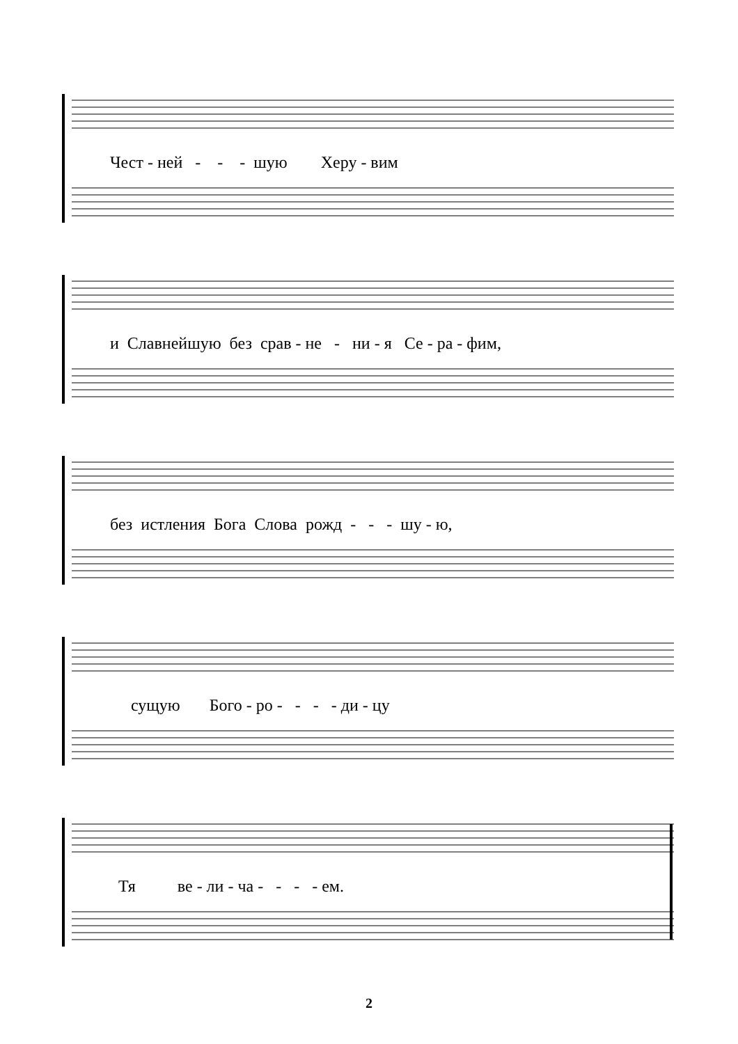Чест - ней - - - шую Херу - вим
и Славнейшую без срав - не - ни - я Се - ра - фим,
без истления Бога Слова рожд - - - шу - ю,
сущую Бого - ро - - - - ди - цу
Тя ве - ли - ча - - - - ем.
2